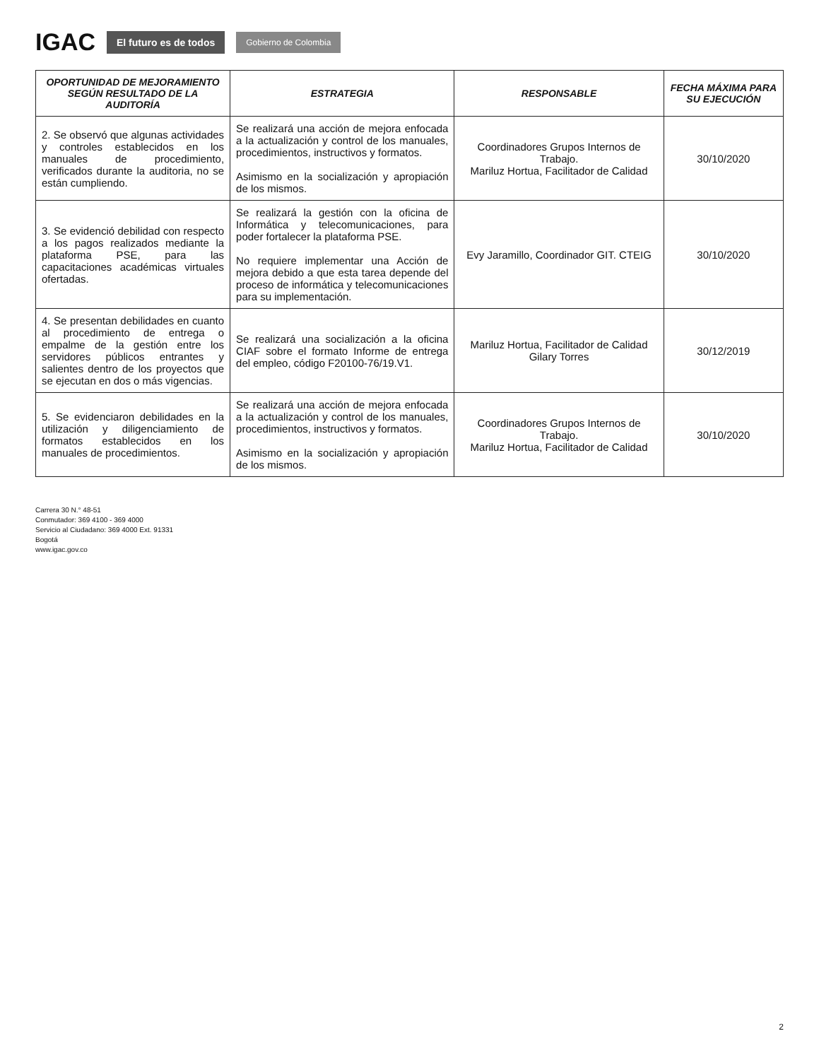IGAC El futuro es de todos Gobierno de Colombia
| OPORTUNIDAD DE MEJORAMIENTO SEGÚN RESULTADO DE LA AUDITORÍA | ESTRATEGIA | RESPONSABLE | FECHA MÁXIMA PARA SU EJECUCIÓN |
| --- | --- | --- | --- |
| 2. Se observó que algunas actividades y controles establecidos en los manuales de procedimiento, verificados durante la auditoria, no se están cumpliendo. | Se realizará una acción de mejora enfocada a la actualización y control de los manuales, procedimientos, instructivos y formatos. Asimismo en la socialización y apropiación de los mismos. | Coordinadores Grupos Internos de Trabajo. Mariluz Hortua, Facilitador de Calidad | 30/10/2020 |
| 3. Se evidenció debilidad con respecto a los pagos realizados mediante la plataforma PSE, para las capacitaciones académicas virtuales ofertadas. | Se realizará la gestión con la oficina de Informática y telecomunicaciones, para poder fortalecer la plataforma PSE. No requiere implementar una Acción de mejora debido a que esta tarea depende del proceso de informática y telecomunicaciones para su implementación. | Evy Jaramillo, Coordinador GIT. CTEIG | 30/10/2020 |
| 4. Se presentan debilidades en cuanto al procedimiento de entrega o empalme de la gestión entre los servidores públicos entrantes y salientes dentro de los proyectos que se ejecutan en dos o más vigencias. | Se realizará una socialización a la oficina CIAF sobre el formato Informe de entrega del empleo, código F20100-76/19.V1. | Mariluz Hortua, Facilitador de Calidad Gilary Torres | 30/12/2019 |
| 5. Se evidenciaron debilidades en la utilización y diligenciamiento de formatos establecidos en los manuales de procedimientos. | Se realizará una acción de mejora enfocada a la actualización y control de los manuales, procedimientos, instructivos y formatos. Asimismo en la socialización y apropiación de los mismos. | Coordinadores Grupos Internos de Trabajo. Mariluz Hortua, Facilitador de Calidad | 30/10/2020 |
Carrera 30 N.° 48-51
Conmutador: 369 4100 - 369 4000
Servicio al Ciudadano: 369 4000 Ext. 91331
Bogotá
www.igac.gov.co
2